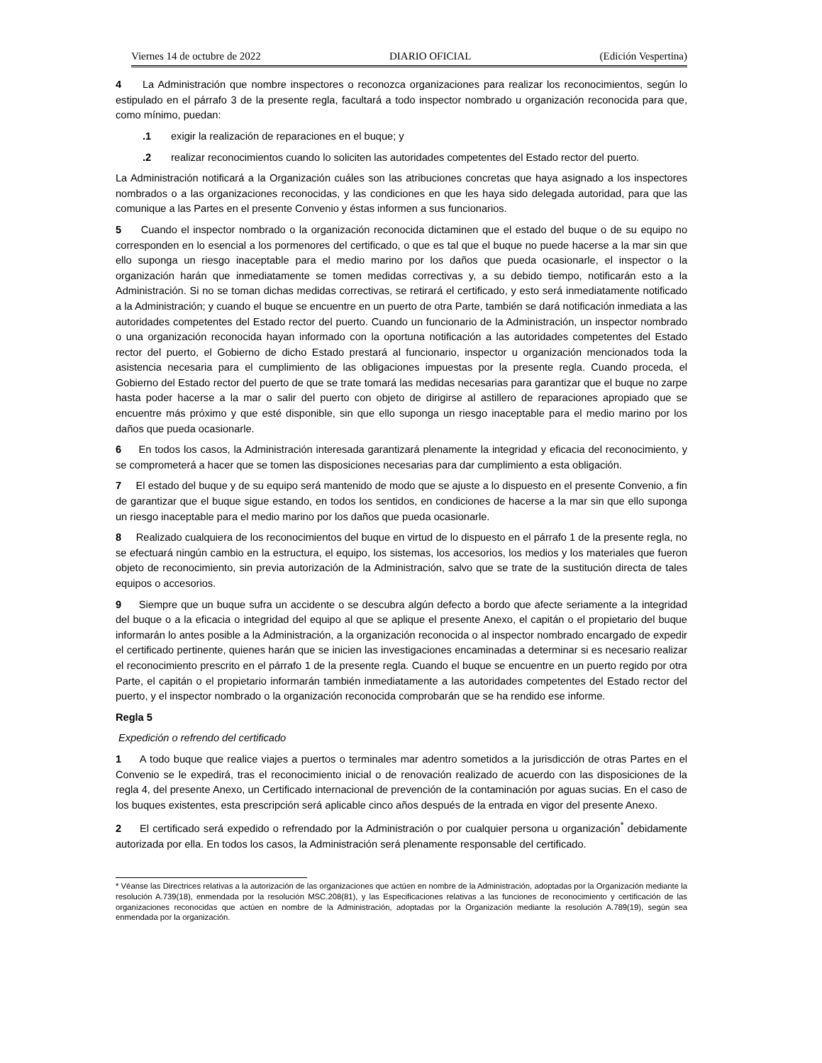Viernes 14 de octubre de 2022 DIARIO OFICIAL (Edición Vespertina)
4 La Administración que nombre inspectores o reconozca organizaciones para realizar los reconocimientos, según lo estipulado en el párrafo 3 de la presente regla, facultará a todo inspector nombrado u organización reconocida para que, como mínimo, puedan:
.1 exigir la realización de reparaciones en el buque; y
.2 realizar reconocimientos cuando lo soliciten las autoridades competentes del Estado rector del puerto.
La Administración notificará a la Organización cuáles son las atribuciones concretas que haya asignado a los inspectores nombrados o a las organizaciones reconocidas, y las condiciones en que les haya sido delegada autoridad, para que las comunique a las Partes en el presente Convenio y éstas informen a sus funcionarios.
5 Cuando el inspector nombrado o la organización reconocida dictaminen que el estado del buque o de su equipo no corresponden en lo esencial a los pormenores del certificado, o que es tal que el buque no puede hacerse a la mar sin que ello suponga un riesgo inaceptable para el medio marino por los daños que pueda ocasionarle, el inspector o la organización harán que inmediatamente se tomen medidas correctivas y, a su debido tiempo, notificarán esto a la Administración. Si no se toman dichas medidas correctivas, se retirará el certificado, y esto será inmediatamente notificado a la Administración; y cuando el buque se encuentre en un puerto de otra Parte, también se dará notificación inmediata a las autoridades competentes del Estado rector del puerto. Cuando un funcionario de la Administración, un inspector nombrado o una organización reconocida hayan informado con la oportuna notificación a las autoridades competentes del Estado rector del puerto, el Gobierno de dicho Estado prestará al funcionario, inspector u organización mencionados toda la asistencia necesaria para el cumplimiento de las obligaciones impuestas por la presente regla. Cuando proceda, el Gobierno del Estado rector del puerto de que se trate tomará las medidas necesarias para garantizar que el buque no zarpe hasta poder hacerse a la mar o salir del puerto con objeto de dirigirse al astillero de reparaciones apropiado que se encuentre más próximo y que esté disponible, sin que ello suponga un riesgo inaceptable para el medio marino por los daños que pueda ocasionarle.
6 En todos los casos, la Administración interesada garantizará plenamente la integridad y eficacia del reconocimiento, y se comprometerá a hacer que se tomen las disposiciones necesarias para dar cumplimiento a esta obligación.
7 El estado del buque y de su equipo será mantenido de modo que se ajuste a lo dispuesto en el presente Convenio, a fin de garantizar que el buque sigue estando, en todos los sentidos, en condiciones de hacerse a la mar sin que ello suponga un riesgo inaceptable para el medio marino por los daños que pueda ocasionarle.
8 Realizado cualquiera de los reconocimientos del buque en virtud de lo dispuesto en el párrafo 1 de la presente regla, no se efectuará ningún cambio en la estructura, el equipo, los sistemas, los accesorios, los medios y los materiales que fueron objeto de reconocimiento, sin previa autorización de la Administración, salvo que se trate de la sustitución directa de tales equipos o accesorios.
9 Siempre que un buque sufra un accidente o se descubra algún defecto a bordo que afecte seriamente a la integridad del buque o a la eficacia o integridad del equipo al que se aplique el presente Anexo, el capitán o el propietario del buque informarán lo antes posible a la Administración, a la organización reconocida o al inspector nombrado encargado de expedir el certificado pertinente, quienes harán que se inicien las investigaciones encaminadas a determinar si es necesario realizar el reconocimiento prescrito en el párrafo 1 de la presente regla. Cuando el buque se encuentre en un puerto regido por otra Parte, el capitán o el propietario informarán también inmediatamente a las autoridades competentes del Estado rector del puerto, y el inspector nombrado o la organización reconocida comprobarán que se ha rendido ese informe.
Regla 5
Expedición o refrendo del certificado
1 A todo buque que realice viajes a puertos o terminales mar adentro sometidos a la jurisdicción de otras Partes en el Convenio se le expedirá, tras el reconocimiento inicial o de renovación realizado de acuerdo con las disposiciones de la regla 4, del presente Anexo, un Certificado internacional de prevención de la contaminación por aguas sucias. En el caso de los buques existentes, esta prescripción será aplicable cinco años después de la entrada en vigor del presente Anexo.
2 El certificado será expedido o refrendado por la Administración o por cualquier persona u organización<sup>*</sup> debidamente autorizada por ella. En todos los casos, la Administración será plenamente responsable del certificado.
* Véanse las Directrices relativas a la autorización de las organizaciones que actúen en nombre de la Administración, adoptadas por la Organización mediante la resolución A.739(18), enmendada por la resolución MSC.208(81), y las Especificaciones relativas a las funciones de reconocimiento y certificación de las organizaciones reconocidas que actúen en nombre de la Administración, adoptadas por la Organización mediante la resolución A.789(19), según sea enmendada por la organización.